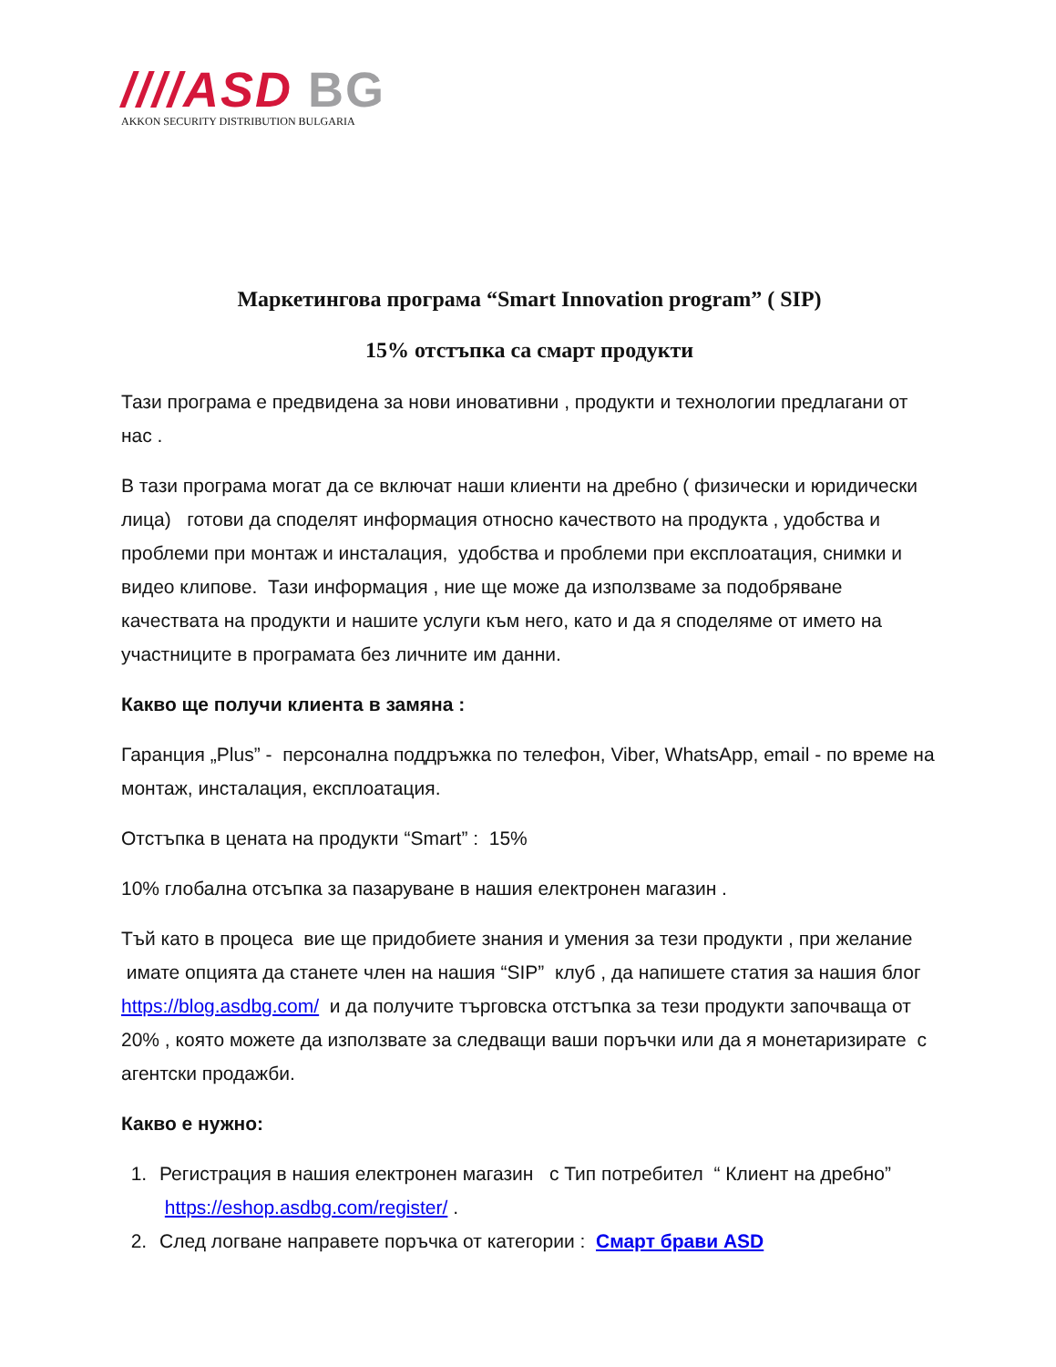////ASD BG
AKKON SECURITY DISTRIBUTION BULGARIA
Маркетингова програма “Smart Innovation program” ( SIP)
15% отстъпка са смарт продукти
Тази програма е предвидена за нови иновативни , продукти и технологии предлагани от нас .
В тази програма могат да се включат наши клиенти на дребно ( физически и юридически лица) готови да споделят информация относно качеството на продукта , удобства и проблеми при монтаж и инсталация, удобства и проблеми при експлоатация, снимки и видео клипове. Тази информация , ние ще може да използваме за подобряване качествата на продукти и нашите услуги към него, като и да я споделяме от името на участниците в програмата без личните им данни.
Какво ще получи клиента в замяна :
Гаранция „Plus” - персонална поддръжка по телефон, Viber, WhatsApp, email - по време на монтаж, инсталация, експлоатация.
Отстъпка в цената на продукти “Smart” : 15%
10% глобална отсъпка за пазаруване в нашия електронен магазин .
Тъй като в процеса вие ще придобиете знания и умения за тези продукти , при желание имате опцията да станете член на нашия “SIP” клуб , да напишете статия за нашия блог https://blog.asdbg.com/ и да получите търговска отстъпка за тези продукти започваща от 20% , която можете да използвате за следващи ваши поръчки или да я монетаризирате с агентски продажби.
Какво е нужно:
1. Регистрация в нашия електронен магазин с Тип потребител “ Клиент на дребно” https://eshop.asdbg.com/register/ .
2. След логване направете поръчка от категории : Смарт брави ASD